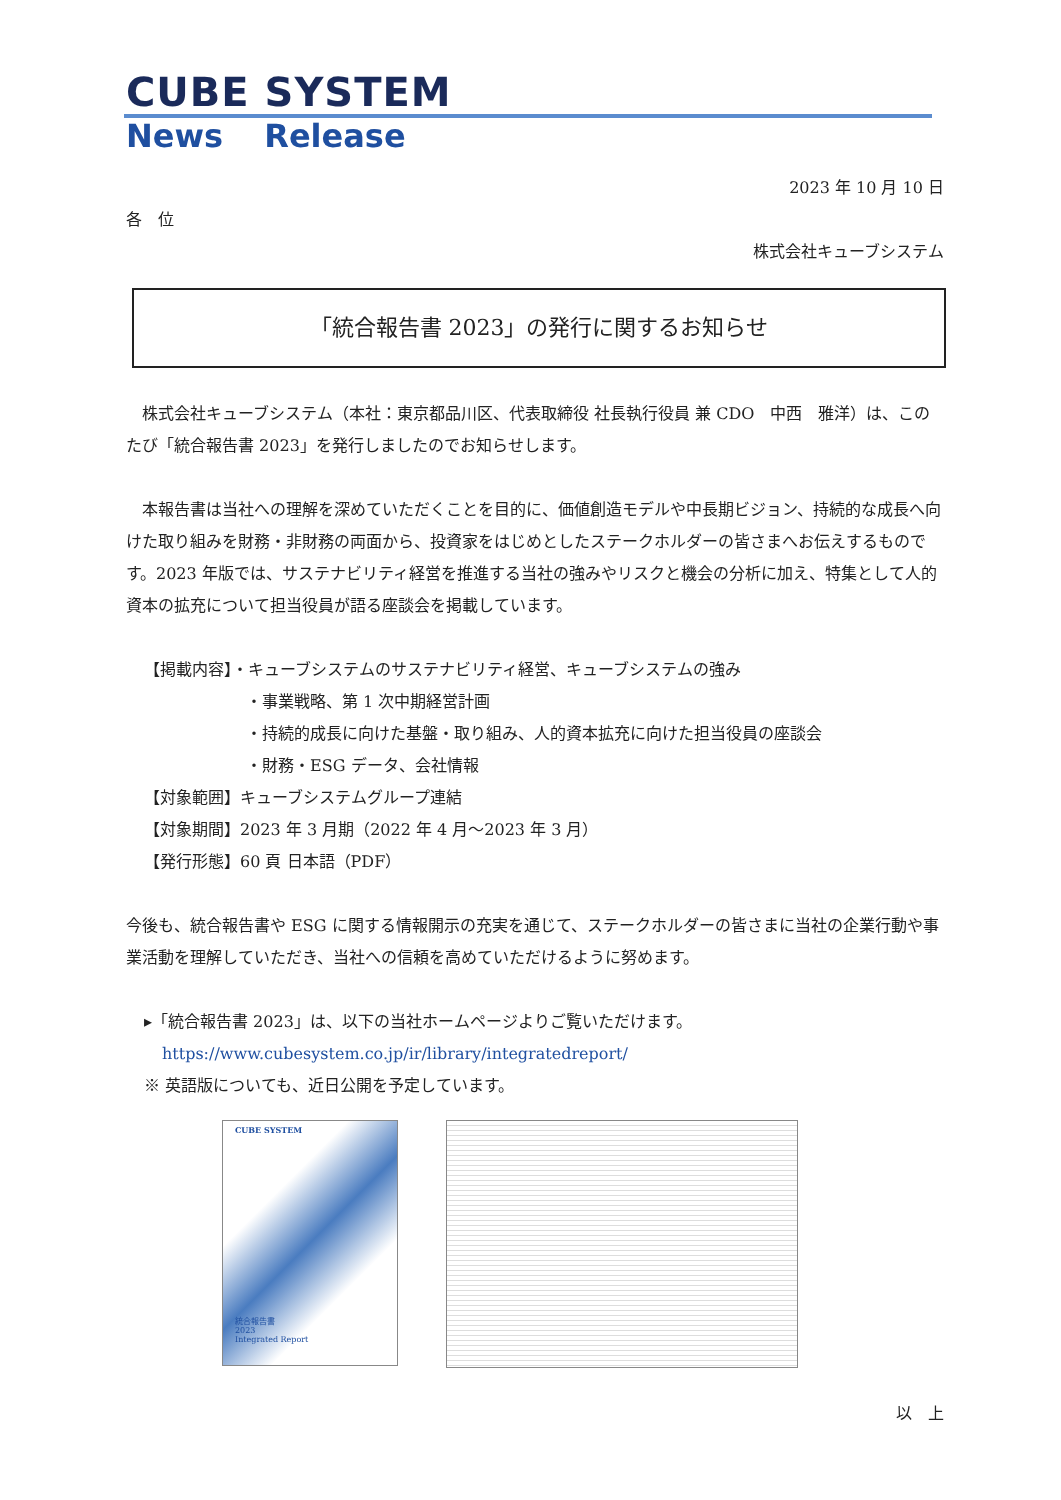CUBE SYSTEM
News Release
2023 年 10 月 10 日
各　位
株式会社キューブシステム
「統合報告書 2023」の発行に関するお知らせ
　株式会社キューブシステム（本社：東京都品川区、代表取締役 社長執行役員 兼 CDO　中西　雅洋）は、このたび「統合報告書 2023」を発行しましたのでお知らせします。
　本報告書は当社への理解を深めていただくことを目的に、価値創造モデルや中長期ビジョン、持続的な成長へ向けた取り組みを財務・非財務の両面から、投資家をはじめとしたステークホルダーの皆さまへお伝えするものです。2023 年版では、サステナビリティ経営を推進する当社の強みやリスクと機会の分析に加え、特集として人的資本の拡充について担当役員が語る座談会を掲載しています。
【掲載内容】・キューブシステムのサステナビリティ経営、キューブシステムの強み
・事業戦略、第 1 次中期経営計画
・持続的成長に向けた基盤・取り組み、人的資本拡充に向けた担当役員の座談会
・財務・ESG データ、会社情報
【対象範囲】キューブシステムグループ連結
【対象期間】2023 年 3 月期（2022 年 4 月～2023 年 3 月）
【発行形態】60 頁 日本語（PDF）
今後も、統合報告書や ESG に関する情報開示の充実を通じて、ステークホルダーの皆さまに当社の企業行動や事業活動を理解していただき、当社への信頼を高めていただけるように努めます。
▸「統合報告書 2023」は、以下の当社ホームページよりご覧いただけます。
https://www.cubesystem.co.jp/ir/library/integratedreport/
※ 英語版についても、近日公開を予定しています。
CUBE SYSTEM
統合報告書
2023
Integrated Report
以　上